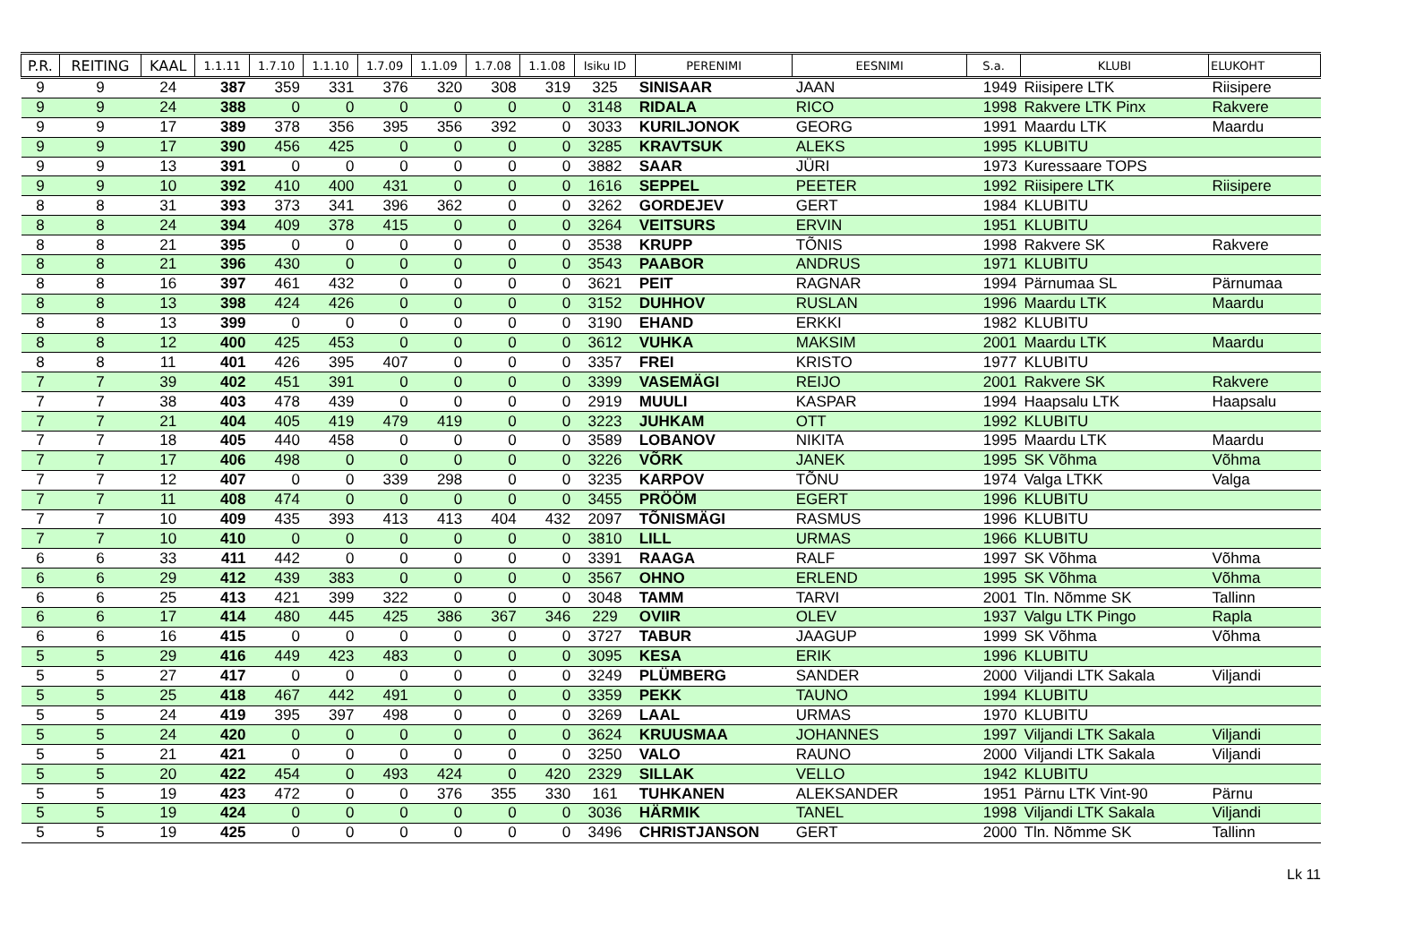| P.R. | REITING | KAAL | 1.1.11 | 1.7.10 | 1.1.10 | 1.7.09 | 1.1.09 | 1.7.08 | 1.1.08 | Isiku ID | PERENIMI | EESNIMI | S.a. | KLUBI | ELUKOHT |
| --- | --- | --- | --- | --- | --- | --- | --- | --- | --- | --- | --- | --- | --- | --- | --- |
| 9 | 9 | 24 | 387 | 359 | 331 | 376 | 320 | 308 | 319 | 325 | SINISAAR | JAAN | 1949 | Riisipere LTK | Riisipere |
| 9 | 9 | 24 | 388 | 0 | 0 | 0 | 0 | 0 | 0 | 3148 | RIDALA | RICO | 1998 | Rakvere LTK Pinx | Rakvere |
| 9 | 9 | 17 | 389 | 378 | 356 | 395 | 356 | 392 | 0 | 3033 | KURILJONOK | GEORG | 1991 | Maardu LTK | Maardu |
| 9 | 9 | 17 | 390 | 456 | 425 | 0 | 0 | 0 | 0 | 3285 | KRAVTSUK | ALEKS | 1995 | KLUBITU | |
| 9 | 9 | 13 | 391 | 0 | 0 | 0 | 0 | 0 | 0 | 3882 | SAAR | JÜRI | 1973 | Kuressaare TOPS | |
| 9 | 9 | 10 | 392 | 410 | 400 | 431 | 0 | 0 | 0 | 1616 | SEPPEL | PEETER | 1992 | Riisipere LTK | Riisipere |
| 8 | 8 | 31 | 393 | 373 | 341 | 396 | 362 | 0 | 0 | 3262 | GORDEJEV | GERT | 1984 | KLUBITU | |
| 8 | 8 | 24 | 394 | 409 | 378 | 415 | 0 | 0 | 0 | 3264 | VEITSURS | ERVIN | 1951 | KLUBITU | |
| 8 | 8 | 21 | 395 | 0 | 0 | 0 | 0 | 0 | 0 | 3538 | KRUPP | TÕNIS | 1998 | Rakvere SK | Rakvere |
| 8 | 8 | 21 | 396 | 430 | 0 | 0 | 0 | 0 | 0 | 3543 | PAABOR | ANDRUS | 1971 | KLUBITU | |
| 8 | 8 | 16 | 397 | 461 | 432 | 0 | 0 | 0 | 0 | 3621 | PEIT | RAGNAR | 1994 | Pärnumaa SL | Pärnumaa |
| 8 | 8 | 13 | 398 | 424 | 426 | 0 | 0 | 0 | 0 | 3152 | DUHHOV | RUSLAN | 1996 | Maardu LTK | Maardu |
| 8 | 8 | 13 | 399 | 0 | 0 | 0 | 0 | 0 | 0 | 3190 | EHAND | ERKKI | 1982 | KLUBITU | |
| 8 | 8 | 12 | 400 | 425 | 453 | 0 | 0 | 0 | 0 | 3612 | VUHKA | MAKSIM | 2001 | Maardu LTK | Maardu |
| 8 | 8 | 11 | 401 | 426 | 395 | 407 | 0 | 0 | 0 | 3357 | FREI | KRISTO | 1977 | KLUBITU | |
| 7 | 7 | 39 | 402 | 451 | 391 | 0 | 0 | 0 | 0 | 3399 | VASEMÄGI | REIJO | 2001 | Rakvere SK | Rakvere |
| 7 | 7 | 38 | 403 | 478 | 439 | 0 | 0 | 0 | 0 | 2919 | MUULI | KASPAR | 1994 | Haapsalu LTK | Haapsalu |
| 7 | 7 | 21 | 404 | 405 | 419 | 479 | 419 | 0 | 0 | 3223 | JUHKAM | OTT | 1992 | KLUBITU | |
| 7 | 7 | 18 | 405 | 440 | 458 | 0 | 0 | 0 | 0 | 3589 | LOBANOV | NIKITA | 1995 | Maardu LTK | Maardu |
| 7 | 7 | 17 | 406 | 498 | 0 | 0 | 0 | 0 | 0 | 3226 | VÕRK | JANEK | 1995 | SK Võhma | Võhma |
| 7 | 7 | 12 | 407 | 0 | 0 | 339 | 298 | 0 | 0 | 3235 | KARPOV | TÕNU | 1974 | Valga LTKK | Valga |
| 7 | 7 | 11 | 408 | 474 | 0 | 0 | 0 | 0 | 0 | 3455 | PRÖÖM | EGERT | 1996 | KLUBITU | |
| 7 | 7 | 10 | 409 | 435 | 393 | 413 | 413 | 404 | 432 | 2097 | TÕNISMÄGI | RASMUS | 1996 | KLUBITU | |
| 7 | 7 | 10 | 410 | 0 | 0 | 0 | 0 | 0 | 0 | 3810 | LILL | URMAS | 1966 | KLUBITU | |
| 6 | 6 | 33 | 411 | 442 | 0 | 0 | 0 | 0 | 0 | 3391 | RAAGA | RALF | 1997 | SK Võhma | Võhma |
| 6 | 6 | 29 | 412 | 439 | 383 | 0 | 0 | 0 | 0 | 3567 | OHNO | ERLEND | 1995 | SK Võhma | Võhma |
| 6 | 6 | 25 | 413 | 421 | 399 | 322 | 0 | 0 | 0 | 3048 | TAMM | TARVI | 2001 | Tln. Nõmme SK | Tallinn |
| 6 | 6 | 17 | 414 | 480 | 445 | 425 | 386 | 367 | 346 | 229 | OVIIR | OLEV | 1937 | Valgu LTK Pingo | Rapla |
| 6 | 6 | 16 | 415 | 0 | 0 | 0 | 0 | 0 | 0 | 3727 | TABUR | JAAGUP | 1999 | SK Võhma | Võhma |
| 5 | 5 | 29 | 416 | 449 | 423 | 483 | 0 | 0 | 0 | 3095 | KESA | ERIK | 1996 | KLUBITU | |
| 5 | 5 | 27 | 417 | 0 | 0 | 0 | 0 | 0 | 0 | 3249 | PLÜMBERG | SANDER | 2000 | Viljandi LTK Sakala | Viljandi |
| 5 | 5 | 25 | 418 | 467 | 442 | 491 | 0 | 0 | 0 | 3359 | PEKK | TAUNO | 1994 | KLUBITU | |
| 5 | 5 | 24 | 419 | 395 | 397 | 498 | 0 | 0 | 0 | 3269 | LAAL | URMAS | 1970 | KLUBITU | |
| 5 | 5 | 24 | 420 | 0 | 0 | 0 | 0 | 0 | 0 | 3624 | KRUUSMAA | JOHANNES | 1997 | Viljandi LTK Sakala | Viljandi |
| 5 | 5 | 21 | 421 | 0 | 0 | 0 | 0 | 0 | 0 | 3250 | VALO | RAUNO | 2000 | Viljandi LTK Sakala | Viljandi |
| 5 | 5 | 20 | 422 | 454 | 0 | 493 | 424 | 0 | 420 | 2329 | SILLAK | VELLO | 1942 | KLUBITU | |
| 5 | 5 | 19 | 423 | 472 | 0 | 0 | 376 | 355 | 330 | 161 | TUHKANEN | ALEKSANDER | 1951 | Pärnu LTK Vint-90 | Pärnu |
| 5 | 5 | 19 | 424 | 0 | 0 | 0 | 0 | 0 | 0 | 3036 | HÄRMIK | TANEL | 1998 | Viljandi LTK Sakala | Viljandi |
| 5 | 5 | 19 | 425 | 0 | 0 | 0 | 0 | 0 | 0 | 3496 | CHRISTJANSON | GERT | 2000 | Tln. Nõmme SK | Tallinn |
Lk 11